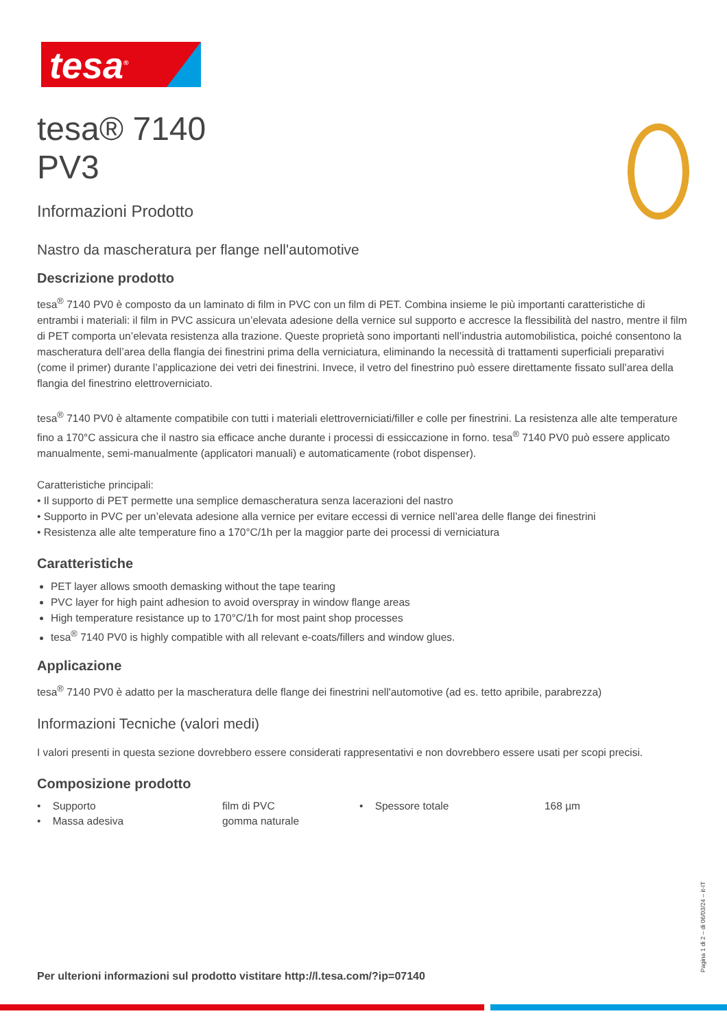tesa<sup>®</sup>
tesa® 7140
PV3
Informazioni Prodotto
Nastro da mascheratura per flange nell'automotive
Descrizione prodotto
tesa<sup>®</sup> 7140 PV0 è composto da un laminato di film in PVC con un film di PET. Combina insieme le più importanti caratteristiche di entrambi i materiali: il film in PVC assicura un’elevata adesione della vernice sul supporto e accresce la flessibilità del nastro, mentre il film di PET comporta un’elevata resistenza alla trazione. Queste proprietà sono importanti nell’industria automobilistica, poiché consentono la mascheratura dell’area della flangia dei finestrini prima della verniciatura, eliminando la necessità di trattamenti superficiali preparativi (come il primer) durante l’applicazione dei vetri dei finestrini. Invece, il vetro del finestrino può essere direttamente fissato sull’area della flangia del finestrino elettroverniciato.
tesa<sup>®</sup> 7140 PV0 è altamente compatibile con tutti i materiali elettroverniciati/filler e colle per finestrini. La resistenza alle alte temperature fino a 170°C assicura che il nastro sia efficace anche durante i processi di essiccazione in forno. tesa<sup>®</sup> 7140 PV0 può essere applicato manualmente, semi-manualmente (applicatori manuali) e automaticamente (robot dispenser).
Caratteristiche principali:
• Il supporto di PET permette una semplice demascheratura senza lacerazioni del nastro
• Supporto in PVC per un’elevata adesione alla vernice per evitare eccessi di vernice nell’area delle flange dei finestrini
• Resistenza alle alte temperature fino a 170°C/1h per la maggior parte dei processi di verniciatura
Caratteristiche
PET layer allows smooth demasking without the tape tearing
PVC layer for high paint adhesion to avoid overspray in window flange areas
High temperature resistance up to 170°C/1h for most paint shop processes
tesa<sup>®</sup> 7140 PV0 is highly compatible with all relevant e-coats/fillers and window glues.
Applicazione
tesa<sup>®</sup> 7140 PV0 è adatto per la mascheratura delle flange dei finestrini nell'automotive (ad es. tetto apribile, parabrezza)
Informazioni Tecniche (valori medi)
I valori presenti in questa sezione dovrebbero essere considerati rappresentativi e non dovrebbero essere usati per scopi precisi.
Composizione prodotto
| • Supporto | film di PVC | • Spessore totale | 168 µm |
| • Massa adesiva | gomma naturale | | |
Pagina 1 di 2 – di 06/03/24 – it-IT
Per ulterioni informazioni sul prodotto vistitare http://l.tesa.com/?ip=07140